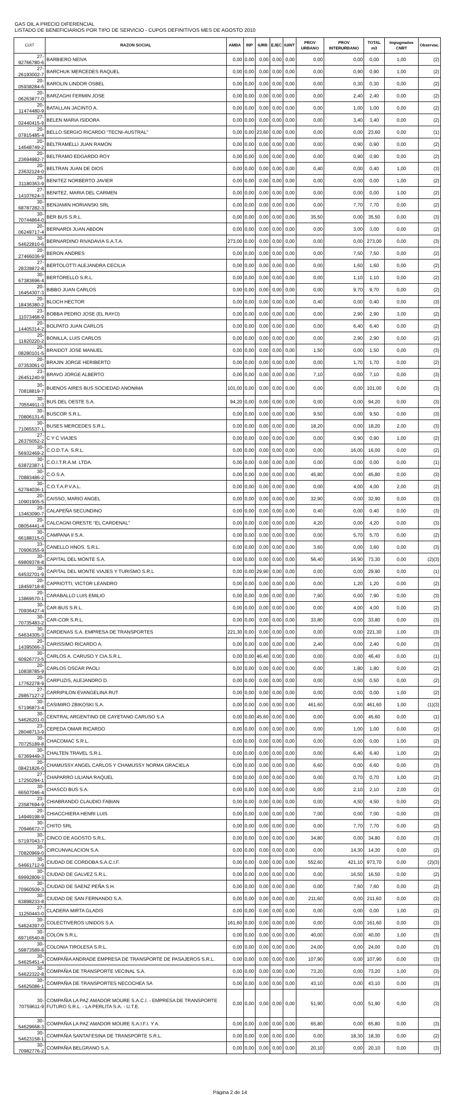GAS OIL A PRECIO DIFERENCIAL
LISTADO DE BENEFICIARIOS POR TIPO DE SERVICIO - CUPOS DEFINITIVOS MES DE AGOSTO 2010
| CUIT | RAZON SOCIAL | AMBA | INP | IURB | EJEC | IUINT | PROV URBANO | PROV INTERURBANO | TOTAL m3 | Impugnados CNRT | Observac. |
| --- | --- | --- | --- | --- | --- | --- | --- | --- | --- | --- | --- |
| 27-92766780-6 | BARBIERO NEIVA | 0,00 | 0,00 | 0,00 | 0,00 | 0,00 | 0,00 | 0,00 | 0,00 | 1,00 | (2) |
| 27-26193002-7 | BARCHUK MERCEDES RAQUEL | 0,00 | 0,00 | 0,00 | 0,00 | 0,00 | 0,00 | 0,90 | 0,90 | 1,00 | (2) |
| 20-05938284-6 | BAROLIN LINDOR OSBEL | 0,00 | 0,00 | 0,00 | 0,00 | 0,00 | 0,00 | 0,30 | 0,30 | 0,00 | (2) |
| 20-06263877-0 | BARZAGHI FERMIN JOSE | 0,00 | 0,00 | 0,00 | 0,00 | 0,00 | 0,00 | 2,40 | 2,40 | 0,00 | (2) |
| 20-11474480-9 | BATALLAN JACINTO A. | 0,00 | 0,00 | 0,00 | 0,00 | 0,00 | 0,00 | 1,00 | 1,00 | 0,00 | (2) |
| 27-02440415-9 | BELEN MARIA ISIDORA | 0,00 | 0,00 | 0,00 | 0,00 | 0,00 | 0,00 | 3,40 | 3,40 | 0,00 | (2) |
| 20-07815485-4 | BELLO SERGIO RICARDO "TECNI-AUSTRAL" | 0,00 | 0,00 | 23,60 | 0,00 | 0,00 | 0,00 | 0,00 | 23,60 | 0,00 | (1) |
| 20-14648749-2 | BELTRAMELLI JUAN RAMON | 0,00 | 0,00 | 0,00 | 0,00 | 0,00 | 0,00 | 0,90 | 0,90 | 0,00 | (2) |
| 20-23694982-7 | BELTRAMO EDGARDO ROY | 0,00 | 0,00 | 0,00 | 0,00 | 0,00 | 0,00 | 0,90 | 0,90 | 0,00 | (2) |
| 20-23632124-0 | BELTRAN JUAN DE DIOS | 0,00 | 0,00 | 0,00 | 0,00 | 0,00 | 0,40 | 0,00 | 0,40 | 1,00 | (3) |
| 20-31180363-9 | BENITEZ NORBERTO JAVIER | 0,00 | 0,00 | 0,00 | 0,00 | 0,00 | 0,00 | 0,00 | 0,00 | 1,00 | (2) |
| 27-14107624-3 | BENITEZ, MARIA DEL CARMEN | 0,00 | 0,00 | 0,00 | 0,00 | 0,00 | 0,00 | 0,00 | 0,00 | 1,00 | (2) |
| 30-68787282-3 | BENJAMIN HORIANSKI SRL | 0,00 | 0,00 | 0,00 | 0,00 | 0,00 | 0,00 | 7,70 | 7,70 | 0,00 | (2) |
| 30-70744864-0 | BER BUS S.R.L. | 0,00 | 0,00 | 0,00 | 0,00 | 0,00 | 35,50 | 0,00 | 35,50 | 0,00 | (3) |
| 20-06249717-4 | BERNARDI JUAN ABDON | 0,00 | 0,00 | 0,00 | 0,00 | 0,00 | 0,00 | 3,00 | 3,00 | 0,00 | (2) |
| 30-54622810-6 | BERNARDINO RIVADAVIA S.A.T.A. | 273,00 | 0,00 | 0,00 | 0,00 | 0,00 | 0,00 | 0,00 | 273,00 | 0,00 | (3) |
| 20-27466036-9 | BERON ANDRES | 0,00 | 0,00 | 0,00 | 0,00 | 0,00 | 0,00 | 7,50 | 7,50 | 0,00 | (2) |
| 27-28339872-8 | BERTOLOTTI ALEJANDRA CECILIA | 0,00 | 0,00 | 0,00 | 0,00 | 0,00 | 0,00 | 1,60 | 1,60 | 0,00 | (2) |
| 30-67383696-4 | BERTORELLO S.R.L. | 0,00 | 0,00 | 0,00 | 0,00 | 0,00 | 0,00 | 1,10 | 1,10 | 0,00 | (2) |
| 20-16454307-3 | BIBBO JUAN CARLOS | 0,00 | 0,00 | 0,00 | 0,00 | 0,00 | 0,00 | 9,70 | 9,70 | 0,00 | (2) |
| 20-18436380-2 | BLOCH HECTOR | 0,00 | 0,00 | 0,00 | 0,00 | 0,00 | 0,40 | 0,00 | 0,40 | 0,00 | (3) |
| 23-11073468-9 | BOBBA PEDRO JOSE (EL RAYO) | 0,00 | 0,00 | 0,00 | 0,00 | 0,00 | 0,00 | 2,90 | 2,90 | 3,00 | (2) |
| 20-14405314-2 | BOLPATO JUAN CARLOS | 0,00 | 0,00 | 0,00 | 0,00 | 0,00 | 0,00 | 6,40 | 6,40 | 0,00 | (2) |
| 20-11820220-2 | BONILLA, LUIS CARLOS | 0,00 | 0,00 | 0,00 | 0,00 | 0,00 | 0,00 | 2,90 | 2,90 | 0,00 | (2) |
| 20-08280101-5 | BRAIDOT JOSE MANUEL | 0,00 | 0,00 | 0,00 | 0,00 | 0,00 | 1,50 | 0,00 | 1,50 | 0,00 | (3) |
| 20-07353061-0 | BRAJIN JORGE HERIBERTO | 0,00 | 0,00 | 0,00 | 0,00 | 0,00 | 0,00 | 1,70 | 1,70 | 0,00 | (2) |
| 23-26451240-9 | BRAVO JORGE ALBERTO | 0,00 | 0,00 | 0,00 | 0,00 | 0,00 | 7,10 | 0,00 | 7,10 | 0,00 | (3) |
| 30-70818819-7 | BUENOS AIRES BUS SOCIEDAD ANONIMA | 101,00 | 0,00 | 0,00 | 0,00 | 0,00 | 0,00 | 0,00 | 101,00 | 0,00 | (3) |
| 30-70554911-3 | BUS DEL OESTE S.A. | 94,20 | 0,00 | 0,00 | 0,00 | 0,00 | 0,00 | 0,00 | 94,20 | 0,00 | (3) |
| 30-70806131-6 | BUSCOR S.R.L. | 0,00 | 0,00 | 0,00 | 0,00 | 0,00 | 9,50 | 0,00 | 9,50 | 0,00 | (3) |
| 30-71065537-1 | BUSES MERCEDES S.R.L. | 0,00 | 0,00 | 0,00 | 0,00 | 0,00 | 18,20 | 0,00 | 18,20 | 2,00 | (3) |
| 27-26375052-2 | C Y C VIAJES | 0,00 | 0,00 | 0,00 | 0,00 | 0,00 | 0,00 | 0,90 | 0,90 | 1,00 | (2) |
| 30-56932469-2 | C.O.D.T.A. S.R.L. | 0,00 | 0,00 | 0,00 | 0,00 | 0,00 | 0,00 | 16,00 | 16,00 | 0,00 | (2) |
| 30-63872387-1 | C.O.I.T.R.A.M. LTDA. | 0,00 | 0,00 | 0,00 | 0,00 | 0,00 | 0,00 | 0,00 | 0,00 | 0,00 | (1) |
| 30-70883486-2 | C.O.S.A. | 0,00 | 0,00 | 0,00 | 0,00 | 0,00 | 45,80 | 0,00 | 45,80 | 0,00 | (3) |
| 30-62784036-1 | C.O.T.A.P.V.A.L. | 0,00 | 0,00 | 0,00 | 0,00 | 0,00 | 0,00 | 4,00 | 4,00 | 2,00 | (2) |
| 20-10901905-5 | CAISSO, MARIO ANGEL | 0,00 | 0,00 | 0,00 | 0,00 | 0,00 | 32,90 | 0,00 | 32,90 | 0,00 | (3) |
| 20-13463090-7 | CALAPEÑA SECUNDINO | 0,00 | 0,00 | 0,00 | 0,00 | 0,00 | 0,40 | 0,00 | 0,40 | 0,00 | (3) |
| 20-08054441-4 | CALCAGNI ORESTE "EL CARDENAL" | 0,00 | 0,00 | 0,00 | 0,00 | 0,00 | 4,20 | 0,00 | 4,20 | 0,00 | (3) |
| 30-66188315-0 | CAMPANA II S.A. | 0,00 | 0,00 | 0,00 | 0,00 | 0,00 | 0,00 | 5,70 | 5,70 | 0,00 | (2) |
| 33-70906355-9 | CANELLO HNOS. S.R.L. | 0,00 | 0,00 | 0,00 | 0,00 | 0,00 | 3,60 | 0,00 | 3,60 | 0,00 | (3) |
| 30-69809378-8 | CAPITAL DEL MONTE S.A. | 0,00 | 0,00 | 0,00 | 0,00 | 0,00 | 56,40 | 16,90 | 73,30 | 0,00 | (2)(3) |
| 30-64532701-9 | CAPITAL DEL MONTE VIAJES Y TURISMO S.R.L | 0,00 | 0,00 | 29,90 | 0,00 | 0,00 | 0,00 | 0,00 | 29,90 | 0,00 | (1) |
| 20-18459718-8 | CAPRIOTTI, VICTOR LEANDRO | 0,00 | 0,00 | 0,00 | 0,00 | 0,00 | 0,00 | 1,20 | 1,20 | 0,00 | (2) |
| 20-13869570-1 | CARABALLO LUIS EMILIO | 0,00 | 0,00 | 0,00 | 0,00 | 0,00 | 7,90 | 0,00 | 7,90 | 0,00 | (3) |
| 30-70936427-4 | CAR-BUS S.R.L. | 0,00 | 0,00 | 0,00 | 0,00 | 0,00 | 0,00 | 4,00 | 4,00 | 0,00 | (2) |
| 30-70735483-2 | CAR-COR S.R.L. | 0,00 | 0,00 | 0,00 | 0,00 | 0,00 | 33,80 | 0,00 | 33,80 | 0,00 | (3) |
| 30-54634305-3 | CARDENAS S.A. EMPRESA DE TRANSPORTES | 221,30 | 0,00 | 0,00 | 0,00 | 0,00 | 0,00 | 0,00 | 221,30 | 1,00 | (3) |
| 20-14395066-3 | CARISSIMO RICARDO A. | 0,00 | 0,00 | 0,00 | 0,00 | 0,00 | 2,40 | 0,00 | 2,40 | 0,00 | (3) |
| 30-60926773-5 | CARLOS A. CARUSO Y CIA.S.R.L. | 0,00 | 0,00 | 46,40 | 0,00 | 0,00 | 0,00 | 0,00 | 46,40 | 0,00 | (1) |
| 20-10838785-9 | CARLOS OSCAR PAOLI | 0,00 | 0,00 | 0,00 | 0,00 | 0,00 | 0,00 | 1,80 | 1,80 | 0,00 | (2) |
| 20-17762278-9 | CARPUZIS, ALEJANDRO D. | 0,00 | 0,00 | 0,00 | 0,00 | 0,00 | 0,00 | 0,50 | 0,50 | 0,00 | (2) |
| 27-29857127-2 | CARRIPILON EVANGELINA RUT | 0,00 | 0,00 | 0,00 | 0,00 | 0,00 | 0,00 | 0,00 | 0,00 | 1,00 | (2) |
| 30-57196873-4 | CASIMIRO ZBIKOSKI S.A. | 0,00 | 0,00 | 0,00 | 0,00 | 0,00 | 461,60 | 0,00 | 461,60 | 1,00 | (1)(3) |
| 30-54626201-0 | CENTRAL ARGENTINO DE CAYETANO CARUSO S.A | 0,00 | 0,00 | 45,60 | 0,00 | 0,00 | 0,00 | 0,00 | 45,60 | 0,00 | (1) |
| 23-28048713-9 | CEPEDA OMAR RICARDO | 0,00 | 0,00 | 0,00 | 0,00 | 0,00 | 0,00 | 1,00 | 1,00 | 0,00 | (2) |
| 30-70725189-8 | CHACOMAC S.R.L. | 0,00 | 0,00 | 0,00 | 0,00 | 0,00 | 0,00 | 0,00 | 0,00 | 1,00 | (2) |
| 30-67369449-3 | CHALTEN TRAVEL S.R.L. | 0,00 | 0,00 | 0,00 | 0,00 | 0,00 | 0,00 | 6,40 | 6,40 | 1,00 | (2) |
| 20-08421826-0 | CHAMUSSY ANGEL CARLOS Y CHAMUSSY NORMA GRACIELA | 0,00 | 0,00 | 0,00 | 0,00 | 0,00 | 6,60 | 0,00 | 6,60 | 0,00 | (3) |
| 27-17250294-1 | CHAPARRO LILIANA RAQUEL | 0,00 | 0,00 | 0,00 | 0,00 | 0,00 | 0,00 | 0,70 | 0,70 | 1,00 | (2) |
| 30-66507046-4 | CHASCO BUS S.A. | 0,00 | 0,00 | 0,00 | 0,00 | 0,00 | 0,00 | 2,10 | 2,10 | 2,00 | (2) |
| 23-23587694-9 | CHIABRANDO CLAUDIO FABIAN | 0,00 | 0,00 | 0,00 | 0,00 | 0,00 | 0,00 | 4,50 | 4,50 | 0,00 | (2) |
| 20-14949198-9 | CHIACCHIERA HENRI LUIS | 0,00 | 0,00 | 0,00 | 0,00 | 0,00 | 7,00 | 0,00 | 7,00 | 0,00 | (3) |
| 30-70946672-7 | CHITO SRL | 0,00 | 0,00 | 0,00 | 0,00 | 0,00 | 0,00 | 7,70 | 7,70 | 0,00 | (2) |
| 30-57197043-7 | CINCO DE AGOSTO S.R.L. | 0,00 | 0,00 | 0,00 | 0,00 | 0,00 | 34,80 | 0,00 | 34,80 | 0,00 | (3) |
| 30-70820969-0 | CIRCUNVALACION S.A. | 0,00 | 0,00 | 0,00 | 0,00 | 0,00 | 0,00 | 14,30 | 14,30 | 0,00 | (2) |
| 30-54661712-9 | CIUDAD DE CORDOBA S.A.C.I.F. | 0,00 | 0,00 | 0,00 | 0,00 | 0,00 | 552,60 | 421,10 | 973,70 | 0,00 | (2)(3) |
| 30-69992809-3 | CIUDAD DE GALVEZ S.R.L. | 0,00 | 0,00 | 0,00 | 0,00 | 0,00 | 0,00 | 16,50 | 16,50 | 0,00 | (2) |
| 30-70960509-3 | CIUDAD DE SAENZ PEÑA S.H. | 0,00 | 0,00 | 0,00 | 0,00 | 0,00 | 0,00 | 7,60 | 7,60 | 0,00 | (2) |
| 30-63898233-8 | CIUDAD DE SAN FERNANDO S.A. | 0,00 | 0,00 | 0,00 | 0,00 | 0,00 | 211,60 | 0,00 | 211,60 | 0,00 | (3) |
| 27-11250443-0 | CLADERA MIRTA GLADIS | 0,00 | 0,00 | 0,00 | 0,00 | 0,00 | 0,00 | 0,00 | 0,00 | 1,00 | (2) |
| 30-54624397-0 | COLECTIVEROS UNIDOS S.A. | 161,60 | 0,00 | 0,00 | 0,00 | 0,00 | 0,00 | 0,00 | 161,60 | 0,00 | (3) |
| 30-69716540-8 | COLON S.R.L. | 0,00 | 0,00 | 0,00 | 0,00 | 0,00 | 40,00 | 0,00 | 40,00 | 1,00 | (3) |
| 30-59873589-8 | COLONIA TIROLESA S.R.L. | 0,00 | 0,00 | 0,00 | 0,00 | 0,00 | 24,00 | 0,00 | 24,00 | 0,00 | (3) |
| 30-54625451-4 | COMPAÑIA ANDRADE EMPRESA DE TRANSPORTE DE PASAJEROS S.R.L. | 0,00 | 0,00 | 0,00 | 0,00 | 0,00 | 107,90 | 0,00 | 107,90 | 0,00 | (3) |
| 30-54622322-8 | COMPAÑIA DE TRANSPORTE VECINAL S.A. | 0,00 | 0,00 | 0,00 | 0,00 | 0,00 | 73,20 | 0,00 | 73,20 | 1,00 | (3) |
| 30-54625086-1 | COMPAÑIA DE TRANSPORTES NECOCHEA SA | 0,00 | 0,00 | 0,00 | 0,00 | 0,00 | 43,10 | 0,00 | 43,10 | 0,00 | (3) |
| 30-70759611-9 | COMPAÑIA LA PAZ AMADOR MOURE S.A.C.I. - EMPRESA DE TRANSPORTE FUTURO S.R.L. - LA PERLITA S.A. - U.T.E. | 0,00 | 0,00 | 0,00 | 0,00 | 0,00 | 51,90 | 0,00 | 51,90 | 0,00 | (3) |
| 30-54629668-3 | COMPAÑIA LA PAZ AMADOR MOURE S.A.I.F.I. Y A. | 0,00 | 0,00 | 0,00 | 0,00 | 0,00 | 65,80 | 0,00 | 65,80 | 0,00 | (3) |
| 30-54623158-1 | COMPAÑIA SANTAFESINA DE TRANSPORTE S.R.L. | 0,00 | 0,00 | 0,00 | 0,00 | 0,00 | 0,00 | 18,30 | 18,30 | 0,00 | (2) |
| 30-70982776-2 | COMPAÑIA BELGRANO S.A. | 0,00 | 0,00 | 0,00 | 0,00 | 0,00 | 20,10 | 0,00 | 20,10 | 0,00 | (3) |
Página 2 de 14